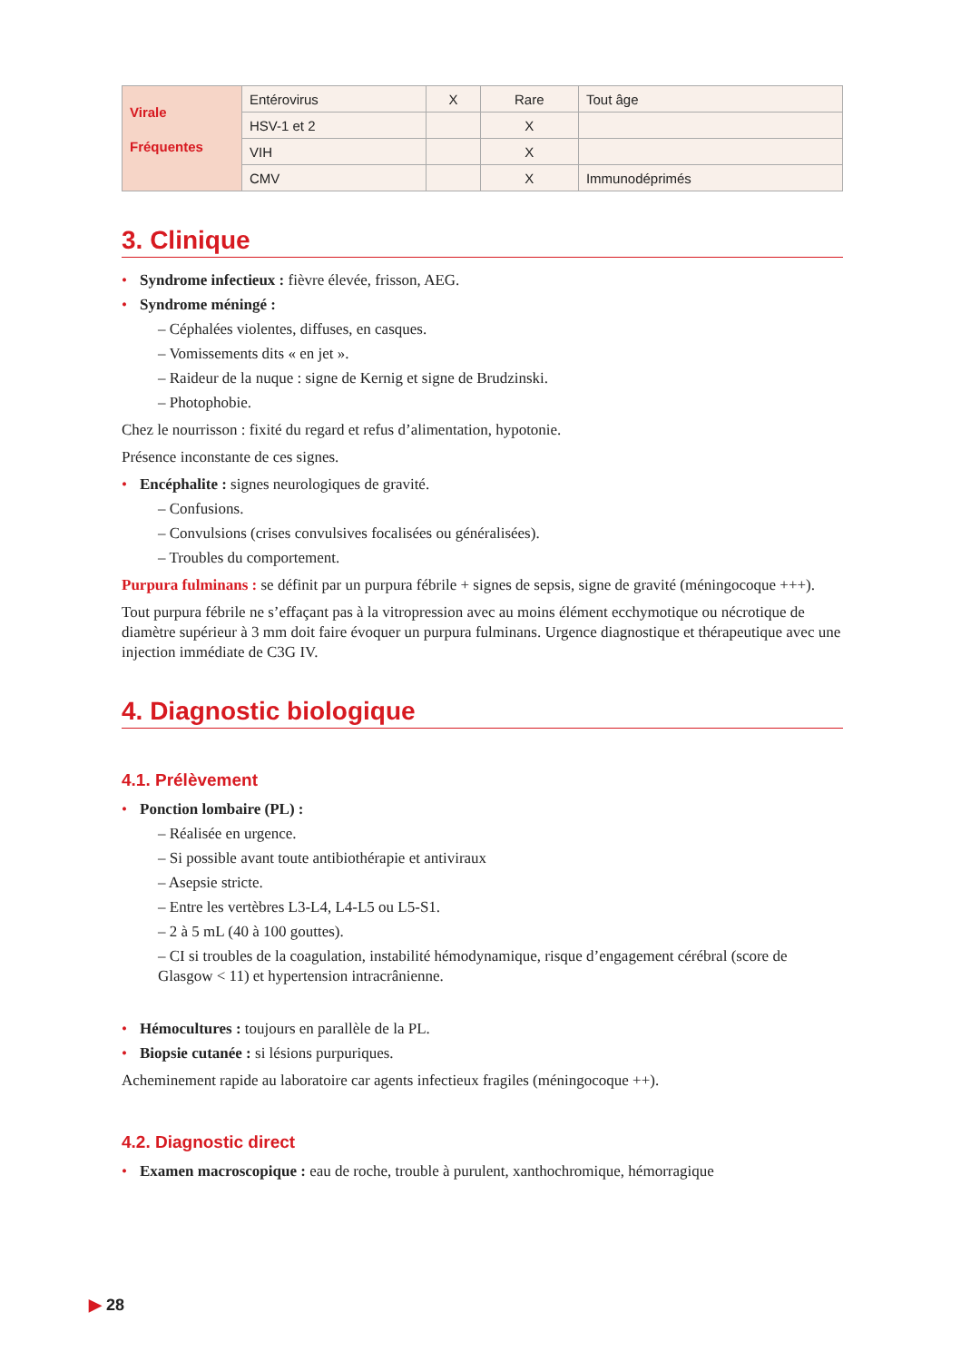| Virale Fréquentes | Entérovirus | X | Rare | Tout âge |
| | HSV-1 et 2 | | X | |
| | VIH | | X | |
| | CMV | | X | Immunodéprimés |
3. Clinique
Syndrome infectieux : fièvre élevée, frisson, AEG.
Syndrome méningé :
– Céphalées violentes, diffuses, en casques.
– Vomissements dits « en jet ».
– Raideur de la nuque : signe de Kernig et signe de Brudzinski.
– Photophobie.
Chez le nourrisson : fixité du regard et refus d’alimentation, hypotonie.
Présence inconstante de ces signes.
Encéphalite : signes neurologiques de gravité.
– Confusions.
– Convulsions (crises convulsives focalisées ou généralisées).
– Troubles du comportement.
Purpura fulminans : se définit par un purpura fébrile + signes de sepsis, signe de gravité (méningocoque +++).
Tout purpura fébrile ne s’effaçant pas à la vitropression avec au moins élément ecchymotique ou nécrotique de diamètre supérieur à 3 mm doit faire évoquer un purpura fulminans. Urgence diagnostique et thérapeutique avec une injection immédiate de C3G IV.
4. Diagnostic biologique
4.1. Prélèvement
Ponction lombaire (PL) :
– Réalisée en urgence.
– Si possible avant toute antibiothérapie et antiviraux
– Asepsie stricte.
– Entre les vertèbres L3-L4, L4-L5 ou L5-S1.
– 2 à 5 mL (40 à 100 gouttes).
– CI si troubles de la coagulation, instabilité hémodynamique, risque d’engagement cérébral (score de Glasgow < 11) et hypertension intracrânienne.
Hémocultures : toujours en parallèle de la PL.
Biopsie cutanée : si lésions purpuriques.
Acheminement rapide au laboratoire car agents infectieux fragiles (méningocoque ++).
4.2. Diagnostic direct
Examen macroscopique : eau de roche, trouble à purulent, xanthochromique, hémorragique
▶ 28